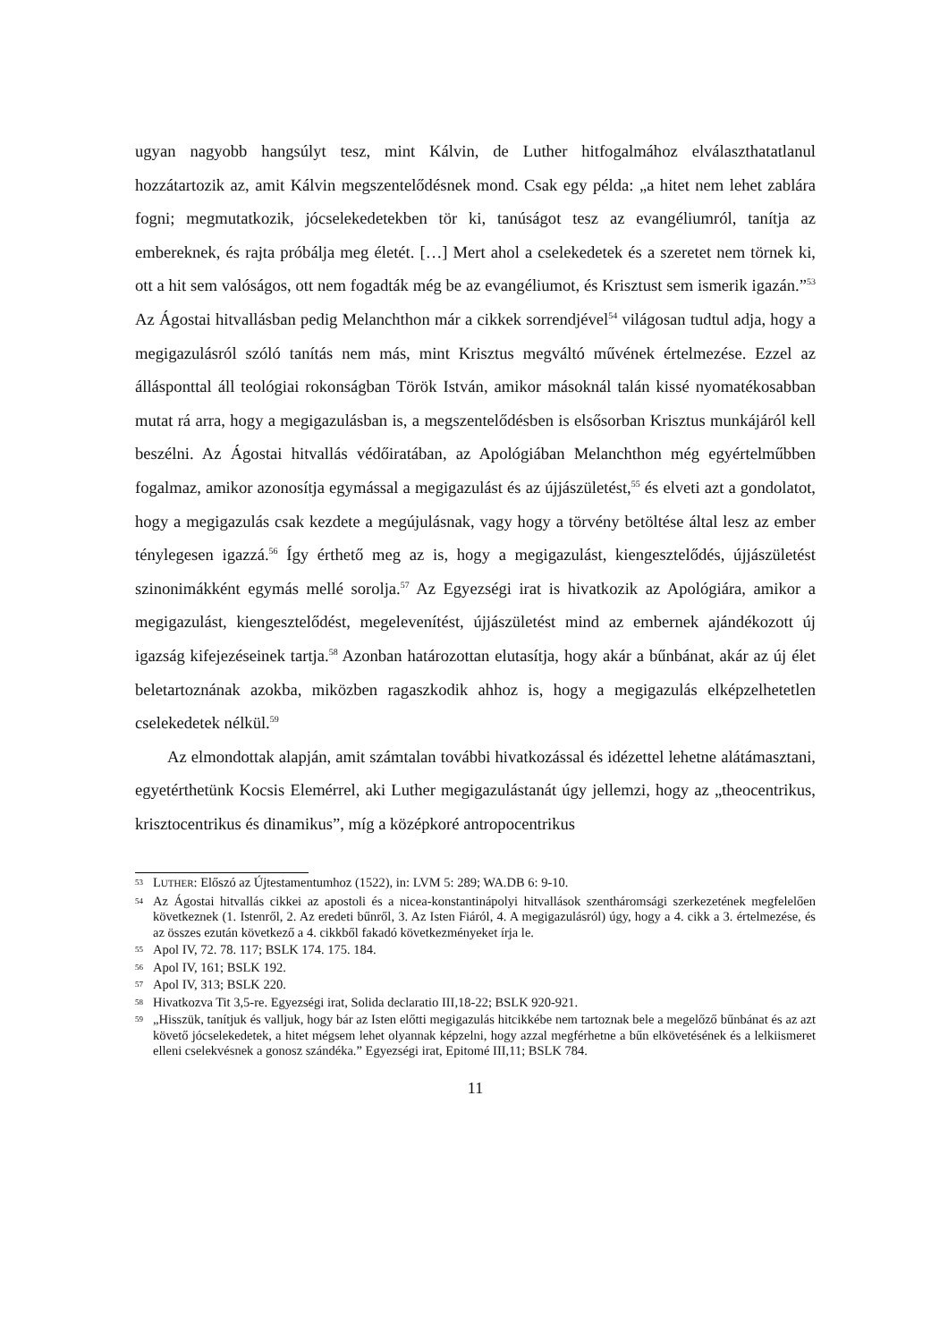ugyan nagyobb hangsúlyt tesz, mint Kálvin, de Luther hitfogalmához elválaszthatatlanul hozzátartozik az, amit Kálvin megszentelődésnek mond. Csak egy példa: „a hitet nem lehet zablára fogni; megmutatkozik, jócselekedetekben tör ki, tanúságot tesz az evangéliumról, tanítja az embereknek, és rajta próbálja meg életét. […] Mert ahol a cselekedetek és a szeretet nem törnek ki, ott a hit sem valóságos, ott nem fogadták még be az evangéliumot, és Krisztust sem ismerik igazán.”<sup>53</sup> Az Ágostai hitvallásban pedig Melanchthon már a cikkek sorrendjével<sup>54</sup> világosan tudtul adja, hogy a megigazulásról szóló tanítás nem más, mint Krisztus megváltó művének értelmezése. Ezzel az állásponttal áll teológiai rokonságban Török István, amikor másoknál talán kissé nyomatékosabban mutat rá arra, hogy a megigazulásban is, a megszentelődésben is elsősorban Krisztus munkájáról kell beszélni. Az Ágostai hitvallás védőiratában, az Apológiában Melanchthon még egyértelműbben fogalmaz, amikor azonosítja egymással a megigazulást és az újjászületést,<sup>55</sup> és elveti azt a gondolatot, hogy a megigazulás csak kezdete a megújulásnak, vagy hogy a törvény betöltése által lesz az ember ténylegesen igazzá.<sup>56</sup> Így érthető meg az is, hogy a megigazulást, kiengesztelődés, újjászületést szinonimákként egymás mellé sorolja.<sup>57</sup> Az Egyezségi irat is hivatkozik az Apológiára, amikor a megigazulást, kiengesztelődést, megelevenítést, újjászületést mind az embernek ajándékozott új igazság kifejezéseinek tartja.<sup>58</sup> Azonban határozottan elutasítja, hogy akár a bűnbánat, akár az új élet beletartoznának azokba, miközben ragaszkodik ahhoz is, hogy a megigazulás elképzelhetetlen cselekedetek nélkül.<sup>59</sup>
Az elmondottak alapján, amit számtalan további hivatkozással és idézettel lehetne alátámasztani, egyetérthetünk Kocsis Elemérrel, aki Luther megigazulástanát úgy jellemzi, hogy az „theocentrikus, krisztocentrikus és dinamikus”, míg a középkoré antropocentrikus
53 LUTHER: Előszó az Újtestamentumhoz (1522), in: LVM 5: 289; WA.DB 6: 9-10.
54 Az Ágostai hitvallás cikkei az apostoli és a nicea-konstantinápolyi hitvallások szentháromsági szerkezetének megfelelően következnek (1. Istenről, 2. Az eredeti bűnről, 3. Az Isten Fiáról, 4. A megigazulásról) úgy, hogy a 4. cikk a 3. értelmezése, és az összes ezután következő a 4. cikkből fakadó következményeket írja le.
55 Apol IV, 72. 78. 117; BSLK 174. 175. 184.
56 Apol IV, 161; BSLK 192.
57 Apol IV, 313; BSLK 220.
58 Hivatkozva Tit 3,5-re. Egyezségi irat, Solida declaratio III,18-22; BSLK 920-921.
59 „Hisszük, tanítjuk és valljuk, hogy bár az Isten előtti megigazulás hitcikkébe nem tartoznak bele a megelőző bűnbánat és az azt követő jócselekedetek, a hitet mégsem lehet olyannak képzelni, hogy azzal megférhetne a bűn elkövetésének és a lelkiismeret elleni cselekvésnek a gonosz szándéka.” Egyezségi irat, Epitomé III,11; BSLK 784.
11